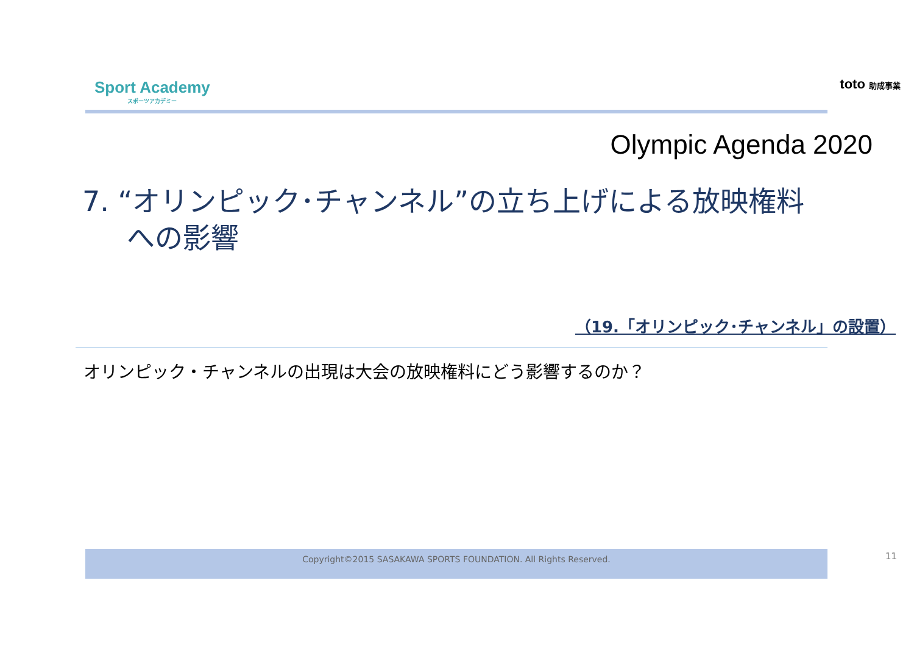Sport Academy
スポーツアカデミー
toto 助成事業
Olympic Agenda 2020
7. “オリンピック･チャンネル”の立ち上げによる放映権料
への影響
（19.「オリンピック･チャンネル」の設置）
オリンピック・チャンネルの出現は大会の放映権料にどう影響するのか？
Copyright©2015 SASAKAWA SPORTS FOUNDATION. All Rights Reserved. 11